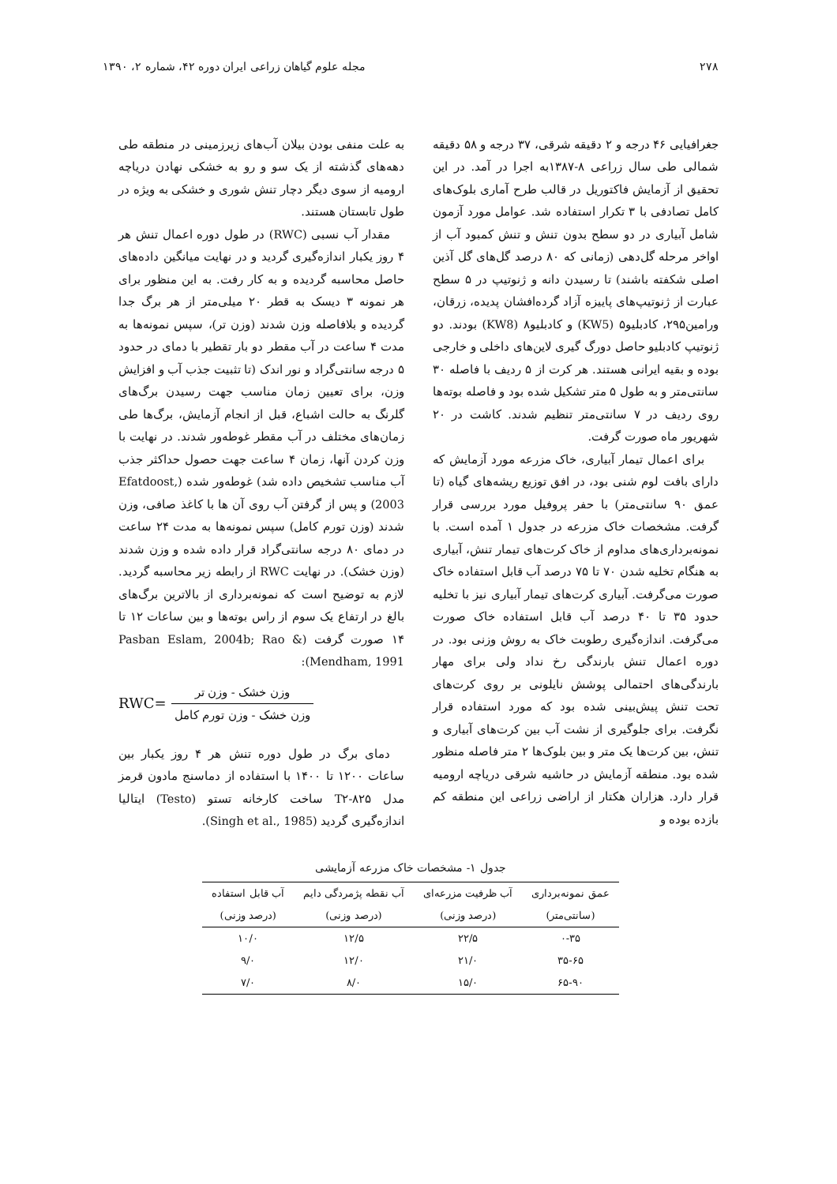۲۷۸ مجله علوم گیاهان زراعی ایران دوره ۴۲، شماره ۲، ۱۳۹۰
جغرافیایی ۴۶ درجه و ۲ دقیقه شرقی، ۳۷ درجه و ۵۸ دقیقه شمالی طی سال زراعی ۸-۱۳۸۷به اجرا در آمد. در این تحقیق از آزمایش فاکتوریل در قالب طرح آماری بلوک‌های کامل تصادفی با ۳ تکرار استفاده شد. عوامل مورد آزمون شامل آبیاری در دو سطح بدون تنش و تنش کمبود آب از اواخر مرحله گل‌دهی (زمانی که ۸۰ درصد گل‌های گل آذین اصلی شکفته باشند) تا رسیدن دانه و ژنوتیپ در ۵ سطح عبارت از ژنوتیپ‌های پاییزه آزاد گرده‌افشان پدیده، زرقان، ورامین۲۹۵، کادبلیو۵ (KW5) و کادبلیو۸ (KW8) بودند. دو ژنوتیپ کادبلیو حاصل دورگ گیری لاین‌های داخلی و خارجی بوده و بقیه ایرانی هستند. هر کرت از ۵ ردیف با فاصله ۳۰ سانتی‌متر و به طول ۵ متر تشکیل شده بود و فاصله بوته‌ها روی ردیف در ۷ سانتی‌متر تنظیم شدند. کاشت در ۲۰ شهریور ماه صورت گرفت.
برای اعمال تیمار آبیاری، خاک مزرعه مورد آزمایش که دارای بافت لوم شنی بود، در افق توزیع ریشه‌های گیاه (تا عمق ۹۰ سانتی‌متر) با حفر پروفیل مورد بررسی قرار گرفت. مشخصات خاک مزرعه در جدول ۱ آمده است. با نمونه‌برداری‌های مداوم از خاک کرت‌های تیمار تنش، آبیاری به هنگام تخلیه شدن ۷۰ تا ۷۵ درصد آب قابل استفاده خاک صورت می‌گرفت. آبیاری کرت‌های تیمار آبیاری نیز با تخلیه حدود ۳۵ تا ۴۰ درصد آب قابل استفاده خاک صورت می‌گرفت. اندازه‌گیری رطوبت خاک به روش وزنی بود. در دوره اعمال تنش بارندگی رخ نداد ولی برای مهار بارندگی‌های احتمالی پوشش نایلونی بر روی کرت‌های تحت تنش پیش‌بینی شده بود که مورد استفاده قرار نگرفت. برای جلوگیری از نشت آب بین کرت‌های آبیاری و تنش، بین کرت‌ها یک متر و بین بلوک‌ها ۲ متر فاصله منظور شده بود. منطقه آزمایش در حاشیه شرقی دریاچه ارومیه قرار دارد. هزاران هکتار از اراضی زراعی این منطقه کم بازده بوده و
به علت منفی بودن بیلان آب‌های زیرزمینی در منطقه طی دهه‌های گذشته از یک سو و رو به خشکی نهادن دریاچه ارومیه از سوی دیگر دچار تنش شوری و خشکی به ویژه در طول تابستان هستند.
مقدار آب نسبی (RWC) در طول دوره اعمال تنش هر ۴ روز یکبار اندازه‌گیری گردید و در نهایت میانگین داده‌های حاصل محاسبه گردیده و به کار رفت. به این منظور برای هر نمونه ۳ دیسک به قطر ۲۰ میلی‌متر از هر برگ جدا گردیده و بلافاصله وزن شدند (وزن تر)، سپس نمونه‌ها به مدت ۴ ساعت در آب مقطر دو بار تقطیر با دمای در حدود ۵ درجه سانتی‌گراد و نور اندک (تا تثبیت جذب آب و افزایش وزن، برای تعیین زمان مناسب جهت رسیدن برگ‌های گلرنگ به حالت اشباع، قبل از انجام آزمایش، برگ‌ها طی زمان‌های مختلف در آب مقطر غوطه‌ور شدند. در نهایت با وزن کردن آنها، زمان ۴ ساعت جهت حصول حداکثر جذب آب مناسب تشخیص داده شد) غوطه‌ور شده (Efatdoost, 2003) و پس از گرفتن آب روی آن ها با کاغذ صافی، وزن شدند (وزن تورم کامل) سپس نمونه‌ها به مدت ۲۴ ساعت در دمای ۸۰ درجه سانتی‌گراد قرار داده شده و وزن شدند (وزن خشک). در نهایت RWC از رابطه زیر محاسبه گردید. لازم به توضیح است که نمونه‌برداری از بالاترین برگ‌های بالغ در ارتفاع یک سوم از راس بوته‌ها و بین ساعات ۱۲ تا ۱۴ صورت گرفت (Pasban Eslam, 2004b; Rao & Mendham, 1991):
RWC=
وزن خشک - وزن تر
وزن خشک - وزن تورم کامل
دمای برگ در طول دوره تنش هر ۴ روز یکبار بین ساعات ۱۲۰۰ تا ۱۴۰۰ با استفاده از دماسنج مادون قرمز مدل T۲-۸۲۵ ساخت کارخانه تستو (Testo) ایتالیا اندازه‌گیری گردید (Singh et al., 1985).
جدول ۱- مشخصات خاک مزرعه آزمایشی
| عمق نمونه‌برداری | آب ظرفیت مزرعه‌ای | آب نقطه پژمردگی دایم | آب قابل استفاده |
| --- | --- | --- | --- |
| (سانتی‌متر) | (درصد وزنی) | (درصد وزنی) | (درصد وزنی) |
| ۰-۳۵ | ۲۲/۵ | ۱۲/۵ | ۱۰/۰ |
| ۳۵-۶۵ | ۲۱/۰ | ۱۲/۰ | ۹/۰ |
| ۶۵-۹۰ | ۱۵/۰ | ۸/۰ | ۷/۰ |